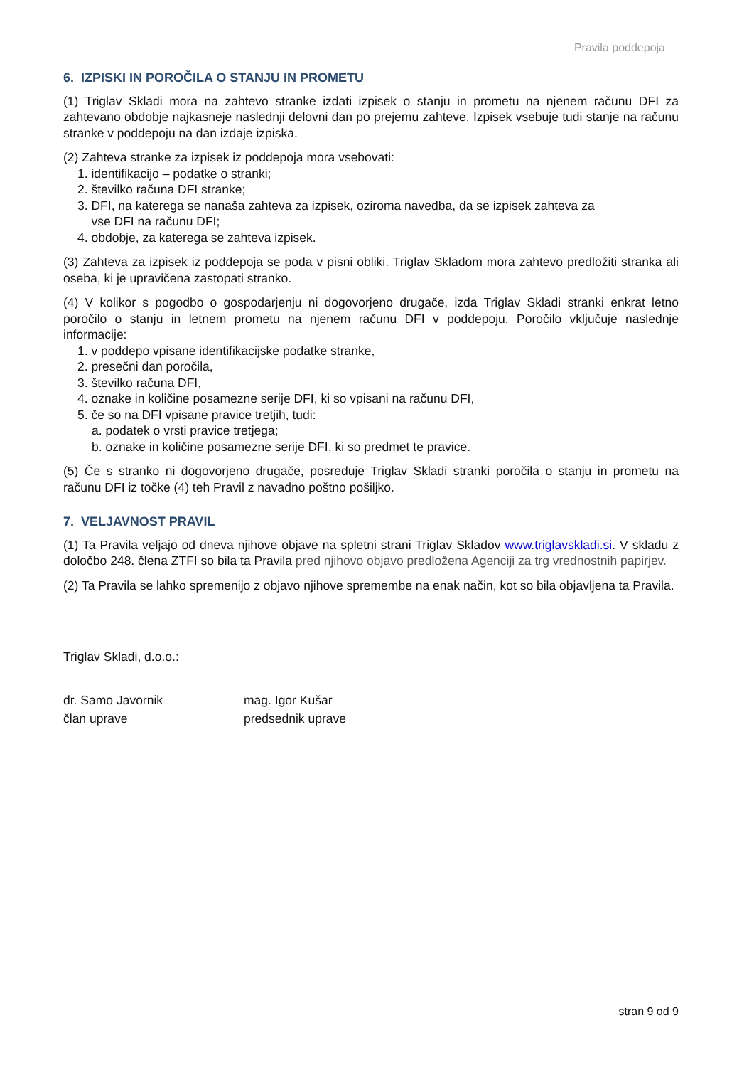Pravila poddepoja
6. IZPISKI IN POROČILA O STANJU IN PROMETU
(1) Triglav Skladi mora na zahtevo stranke izdati izpisek o stanju in prometu na njenem računu DFI za zahtevano obdobje najkasneje naslednji delovni dan po prejemu zahteve. Izpisek vsebuje tudi stanje na računu stranke v poddepoju na dan izdaje izpiska.
(2) Zahteva stranke za izpisek iz poddepoja mora vsebovati:
1. identifikacijo – podatke o stranki;
2. številko računa DFI stranke;
3. DFI, na katerega se nanaša zahteva za izpisek, oziroma navedba, da se izpisek zahteva za
vse DFI na računu DFI;
4. obdobje, za katerega se zahteva izpisek.
(3) Zahteva za izpisek iz poddepoja se poda v pisni obliki. Triglav Skladom mora zahtevo predložiti stranka ali oseba, ki je upravičena zastopati stranko.
(4) V kolikor s pogodbo o gospodarjenju ni dogovorjeno drugače, izda Triglav Skladi stranki enkrat letno poročilo o stanju in letnem prometu na njenem računu DFI v poddepoju. Poročilo vključuje naslednje informacije:
1. v poddepo vpisane identifikacijske podatke stranke,
2. presečni dan poročila,
3. številko računa DFI,
4. oznake in količine posamezne serije DFI, ki so vpisani na računu DFI,
5. če so na DFI vpisane pravice tretjih, tudi:
a. podatek o vrsti pravice tretjega;
b. oznake in količine posamezne serije DFI, ki so predmet te pravice.
(5) Če s stranko ni dogovorjeno drugače, posreduje Triglav Skladi stranki poročila o stanju in prometu na računu DFI iz točke (4) teh Pravil z navadno poštno pošiljko.
7. VELJAVNOST PRAVIL
(1) Ta Pravila veljajo od dneva njihove objave na spletni strani Triglav Skladov www.triglavskladi.si. V skladu z določbo 248. člena ZTFI so bila ta Pravila pred njihovo objavo predložena Agenciji za trg vrednostnih papirjev.
(2) Ta Pravila se lahko spremenijo z objavo njihove spremembe na enak način, kot so bila objavljena ta Pravila.
Triglav Skladi, d.o.o.:
dr. Samo Javornik mag. Igor Kušar
član uprave predsednik uprave
stran 9 od 9